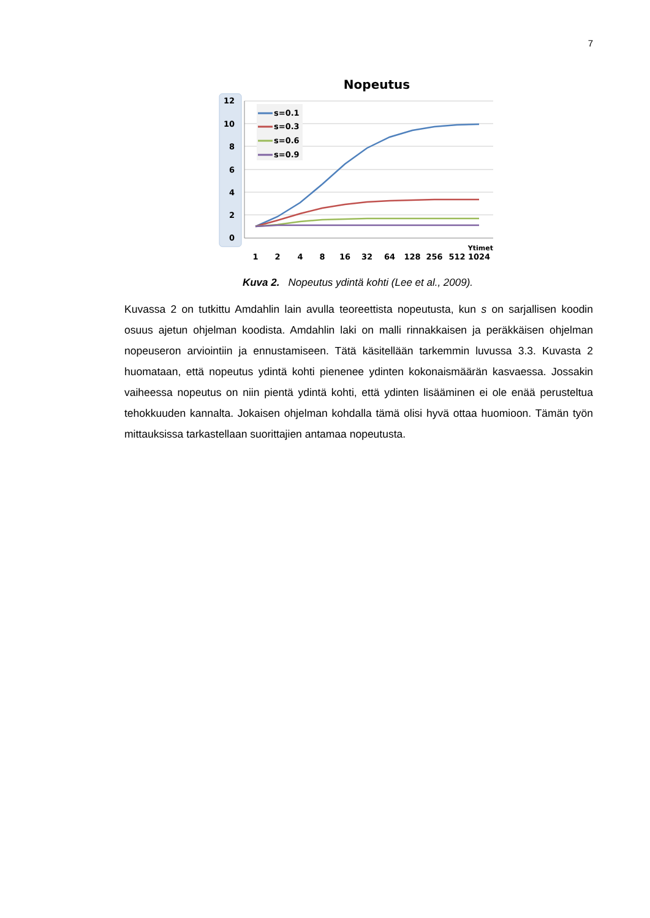7
Nopeutus
12
10
8
6
4
2
0
s=0.1
s=0.3
s=0.6
s=0.9
Ytimet
1
2
4
8
16
32
64
128
256
512
1024
Kuva 2. Nopeutus ydintä kohti (Lee et al., 2009).
Kuvassa 2 on tutkittu Amdahlin lain avulla teoreettista nopeutusta, kun s on sarjallisen koodin osuus ajetun ohjelman koodista. Amdahlin laki on malli rinnakkaisen ja peräkkäi­sen ohjelman nopeuseron arviointiin ja ennustamiseen. Tätä käsitellään tarkemmin lu­vussa 3.3. Kuvasta 2 huomataan, että nopeutus ydintä kohti pienenee ydinten kokonais­määrän kasvaessa. Jossakin vaiheessa nopeutus on niin pientä ydintä kohti, että ydinten lisääminen ei ole enää perusteltua tehokkuuden kannalta. Jokaisen ohjelman kohdalla tämä olisi hyvä ottaa huomioon. Tämän työn mittauksissa tarkastellaan suorittajien an­tamaa nopeutusta.